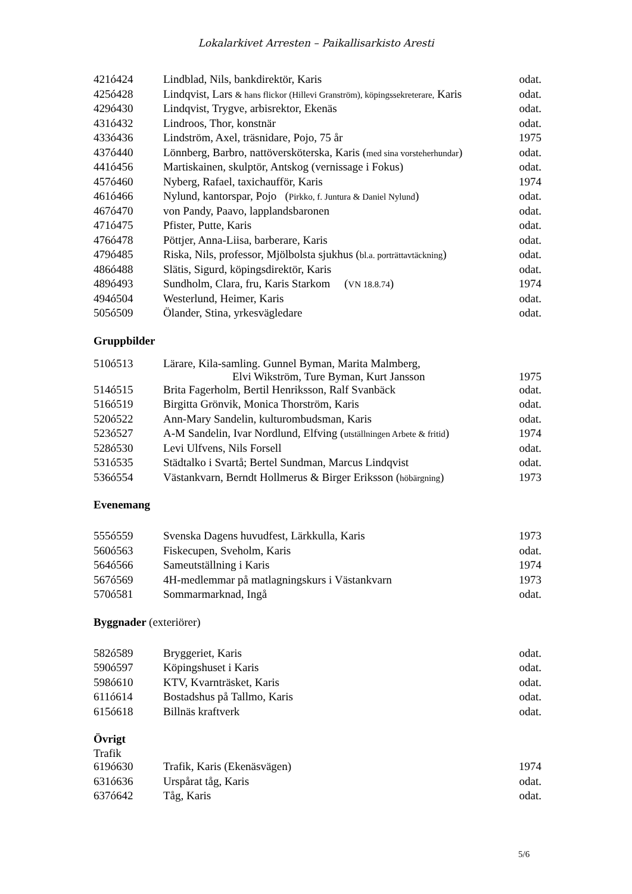Lokalarkivet Arresten – Paikallisarkisto Aresti
| 421ó424 | Lindblad, Nils, bankdirektör, Karis | odat. |
| 425ó428 | Lindqvist, Lars & hans flickor (Hillevi Granström), köpingssekreterare, Karis | odat. |
| 429ó430 | Lindqvist, Trygve, arbisrektor, Ekenäs | odat. |
| 431ó432 | Lindroos, Thor, konstnär | odat. |
| 433ó436 | Lindström, Axel, träsnidare, Pojo, 75 år | 1975 |
| 437ó440 | Lönnberg, Barbro, nattöversköterska, Karis ( med sina vorsteherhundar ) | odat. |
| 441ó456 | Martiskainen, skulptör, Antskog (vernissage i Fokus) | odat. |
| 457ó460 | Nyberg, Rafael, taxichaufför, Karis | 1974 |
| 461ó466 | Nylund, kantorspar, Pojo ( Pirkko, f. Juntura & Daniel Nylund ) | odat. |
| 467ó470 | von Pandy, Paavo, lapplandsbaronen | odat. |
| 471ó475 | Pfister, Putte, Karis | odat. |
| 476ó478 | Pöttjer, Anna-Liisa, barberare, Karis | odat. |
| 479ó485 | Riska, Nils, professor, Mjölbolsta sjukhus ( bl.a. porträttavtäckning ) | odat. |
| 486ó488 | Slätis, Sigurd, köpingsdirektör, Karis | odat. |
| 489ó493 | Sundholm, Clara, fru, Karis Starkom ( VN 18.8.74 ) | 1974 |
| 494ó504 | Westerlund, Heimer, Karis | odat. |
| 505ó509 | Ölander, Stina, yrkesvägledare | odat. |
Gruppbilder
| 510ó513 | Lärare, Kila-samling. Gunnel Byman, Marita Malmberg, Elvi Wikström, Ture Byman, Kurt Jansson | 1975 |
| 514ó515 | Brita Fagerholm, Bertil Henriksson, Ralf Svanbäck | odat. |
| 516ó519 | Birgitta Grönvik, Monica Thorström, Karis | odat. |
| 520ó522 | Ann-Mary Sandelin, kulturombudsman, Karis | odat. |
| 523ó527 | A-M Sandelin, Ivar Nordlund, Elfving ( utställningen Arbete & fritid ) | 1974 |
| 528ó530 | Levi Ulfvens, Nils Forsell | odat. |
| 531ó535 | Städtalko i Svartå; Bertel Sundman, Marcus Lindqvist | odat. |
| 536ó554 | Västankvarn, Berndt Hollmerus & Birger Eriksson ( höbärgning ) | 1973 |
Evenemang
| 555ó559 | Svenska Dagens huvudfest, Lärkkulla, Karis | 1973 |
| 560ó563 | Fiskecupen, Sveholm, Karis | odat. |
| 564ó566 | Sameutställning i Karis | 1974 |
| 567ó569 | 4H-medlemmar på matlagningskurs i Västankvarn | 1973 |
| 570ó581 | Sommarmarknad, Ingå | odat. |
Byggnader (exteriörer)
| 582ó589 | Bryggeriet, Karis | odat. |
| 590ó597 | Köpingshuset i Karis | odat. |
| 598ó610 | KTV, Kvarnträsket, Karis | odat. |
| 611ó614 | Bostadshus på Tallmo, Karis | odat. |
| 615ó618 | Billnäs kraftverk | odat. |
Övrigt
Trafik
| 619ó630 | Trafik, Karis (Ekenäsvägen) | 1974 |
| 631ó636 | Urspårat tåg, Karis | odat. |
| 637ó642 | Tåg, Karis | odat. |
5/6